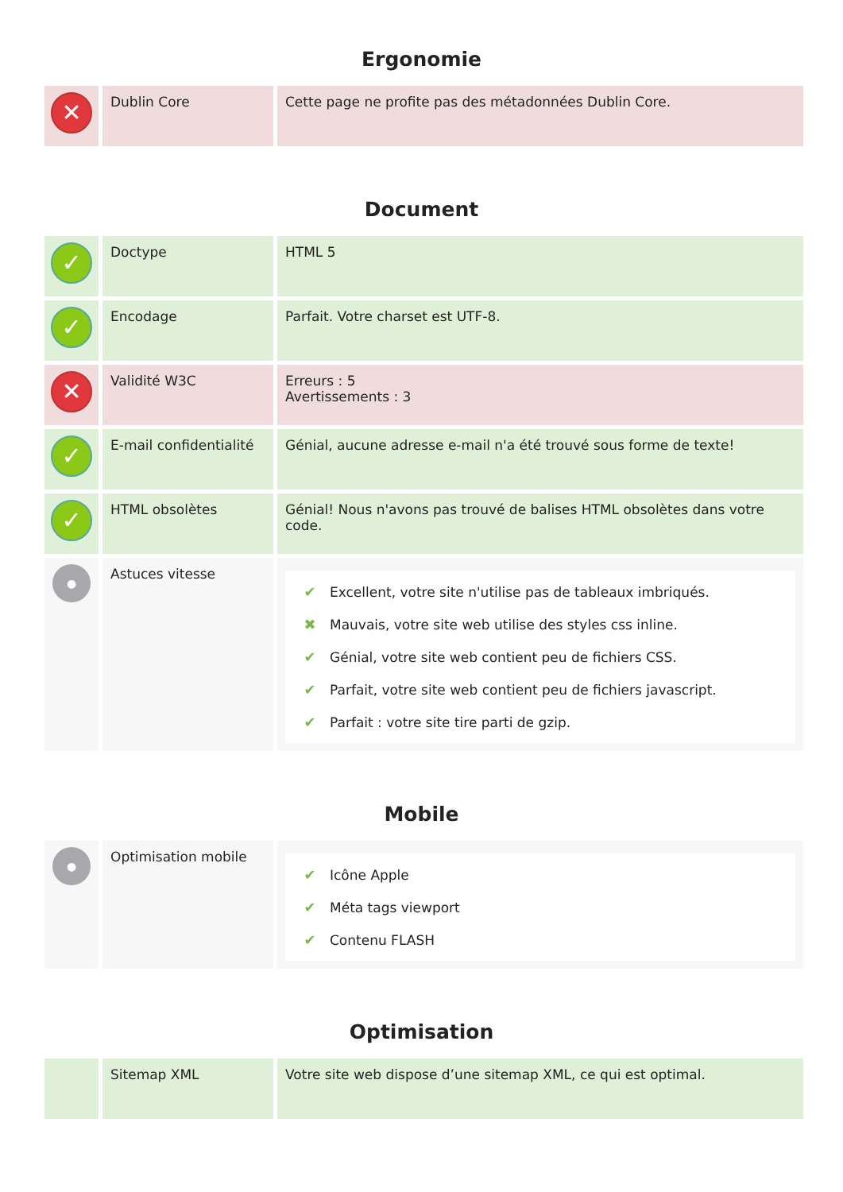Ergonomie
| ✕ | Dublin Core | Cette page ne profite pas des métadonnées Dublin Core. |
Document
| ✓ | Doctype | HTML 5 |
| ✓ | Encodage | Parfait. Votre charset est UTF-8. |
| ✕ | Validité W3C | Erreurs : 5 Avertissements : 3 |
| ✓ | E-mail confidentialité | Génial, aucune adresse e-mail n'a été trouvé sous forme de texte! |
| ✓ | HTML obsolètes | Génial! Nous n'avons pas trouvé de balises HTML obsolètes dans votre code. |
| ● | Astuces vitesse | ✔ Excellent, votre site n'utilise pas de tableaux imbriqués. ✖ Mauvais, votre site web utilise des styles css inline. ✔ Génial, votre site web contient peu de fichiers CSS. ✔ Parfait, votre site web contient peu de fichiers javascript. ✔ Parfait : votre site tire parti de gzip. |
Mobile
| ● | Optimisation mobile | ✔ Icône Apple ✔ Méta tags viewport ✔ Contenu FLASH |
Optimisation
| | Sitemap XML | Votre site web dispose d’une sitemap XML, ce qui est optimal. |